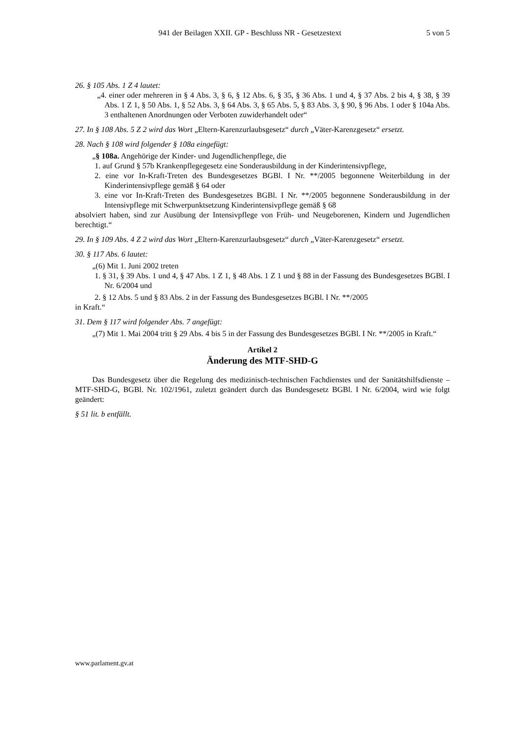941 der Beilagen XXII. GP - Beschluss NR - Gesetzestext 5 von 5
26. § 105 Abs. 1 Z 4 lautet:
„4. einer oder mehreren in § 4 Abs. 3, § 6, § 12 Abs. 6, § 35, § 36 Abs. 1 und 4, § 37 Abs. 2 bis 4, § 38, § 39 Abs. 1 Z 1, § 50 Abs. 1, § 52 Abs. 3, § 64 Abs. 3, § 65 Abs. 5, § 83 Abs. 3, § 90, § 96 Abs. 1 oder § 104a Abs. 3 enthaltenen Anordnungen oder Verboten zuwiderhandelt oder“
27. In § 108 Abs. 5 Z 2 wird das Wort „Eltern-Karenzurlaubsgesetz“ durch „Väter-Karenzgesetz“ ersetzt.
28. Nach § 108 wird folgender § 108a eingefügt:
„§ 108a. Angehörige der Kinder- und Jugendlichenpflege, die
1. auf Grund § 57b Krankenpflegegesetz eine Sonderausbildung in der Kinderintensivpflege,
2. eine vor In-Kraft-Treten des Bundesgesetzes BGBl. I Nr. **/2005 begonnene Weiterbildung in der Kinderintensivpflege gemäß § 64 oder
3. eine vor In-Kraft-Treten des Bundesgesetzes BGBl. I Nr. **/2005 begonnene Sonderausbildung in der Intensivpflege mit Schwerpunktsetzung Kinderintensivpflege gemäß § 68
absolviert haben, sind zur Ausübung der Intensivpflege von Früh- und Neugeborenen, Kindern und Jugendlichen berechtigt.“
29. In § 109 Abs. 4 Z 2 wird das Wort „Eltern-Karenzurlaubsgesetz“ durch „Väter-Karenzgesetz“ ersetzt.
30. § 117 Abs. 6 lautet:
„(6) Mit 1. Juni 2002 treten
1. § 31, § 39 Abs. 1 und 4, § 47 Abs. 1 Z 1, § 48 Abs. 1 Z 1 und § 88 in der Fassung des Bundesgesetzes BGBl. I Nr. 6/2004 und
2. § 12 Abs. 5 und § 83 Abs. 2 in der Fassung des Bundesgesetzes BGBl. I Nr. **/2005
in Kraft.“
31. Dem § 117 wird folgender Abs. 7 angefügt:
„(7) Mit 1. Mai 2004 tritt § 29 Abs. 4 bis 5 in der Fassung des Bundesgesetzes BGBl. I Nr. **/2005 in Kraft.“
Artikel 2
Änderung des MTF-SHD-G
Das Bundesgesetz über die Regelung des medizinisch-technischen Fachdienstes und der Sanitätshilfsdienste – MTF-SHD-G, BGBl. Nr. 102/1961, zuletzt geändert durch das Bundesgesetz BGBl. I Nr. 6/2004, wird wie folgt geändert:
§ 51 lit. b entfällt.
www.parlament.gv.at